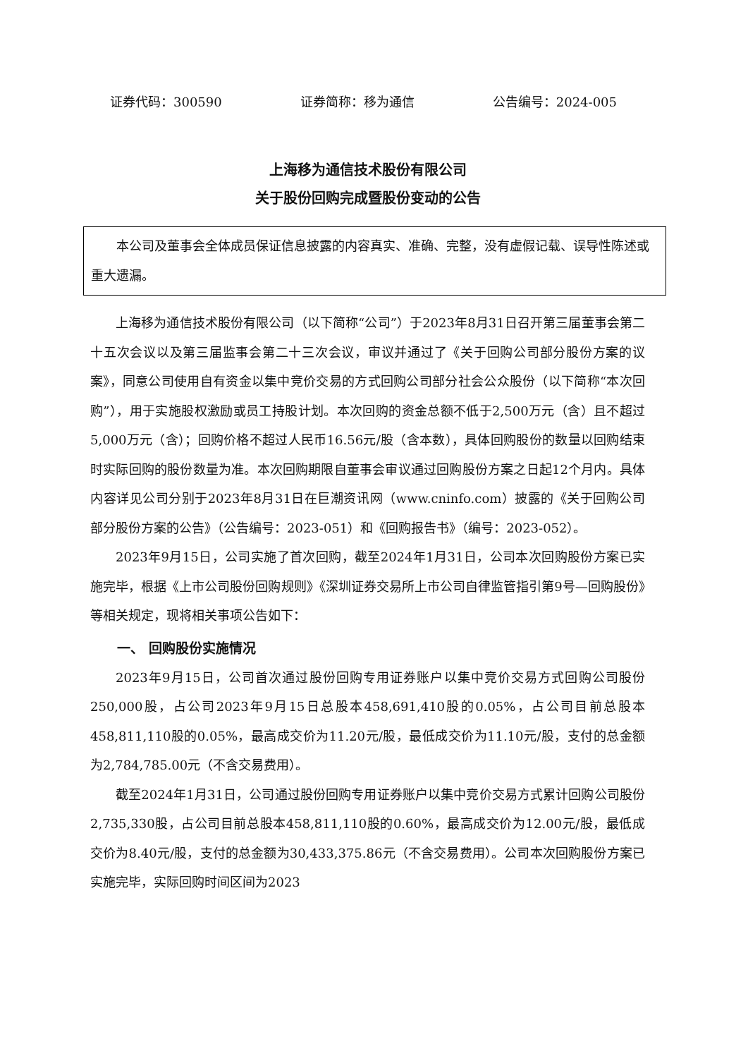证券代码：300590 证券简称：移为通信 公告编号：2024-005
上海移为通信技术股份有限公司
关于股份回购完成暨股份变动的公告
本公司及董事会全体成员保证信息披露的内容真实、准确、完整，没有虚假记载、误导性陈述或重大遗漏。
上海移为通信技术股份有限公司（以下简称“公司”）于2023年8月31日召开第三届董事会第二十五次会议以及第三届监事会第二十三次会议，审议并通过了《关于回购公司部分股份方案的议案》，同意公司使用自有资金以集中竞价交易的方式回购公司部分社会公众股份（以下简称“本次回购”），用于实施股权激励或员工持股计划。本次回购的资金总额不低于2,500万元（含）且不超过5,000万元（含）；回购价格不超过人民币16.56元/股（含本数），具体回购股份的数量以回购结束时实际回购的股份数量为准。本次回购期限自董事会审议通过回购股份方案之日起12个月内。具体内容详见公司分别于2023年8月31日在巨潮资讯网（www.cninfo.com）披露的《关于回购公司部分股份方案的公告》（公告编号：2023-051）和《回购报告书》（编号：2023-052）。
2023年9月15日，公司实施了首次回购，截至2024年1月31日，公司本次回购股份方案已实施完毕，根据《上市公司股份回购规则》《深圳证券交易所上市公司自律监管指引第9号—回购股份》等相关规定，现将相关事项公告如下：
一、 回购股份实施情况
2023年9月15日，公司首次通过股份回购专用证券账户以集中竞价交易方式回购公司股份250,000股，占公司2023年9月15日总股本458,691,410股的0.05%，占公司目前总股本458,811,110股的0.05%，最高成交价为11.20元/股，最低成交价为11.10元/股，支付的总金额为2,784,785.00元（不含交易费用）。
截至2024年1月31日，公司通过股份回购专用证券账户以集中竞价交易方式累计回购公司股份2,735,330股，占公司目前总股本458,811,110股的0.60%，最高成交价为12.00元/股，最低成交价为8.40元/股，支付的总金额为30,433,375.86元（不含交易费用）。公司本次回购股份方案已实施完毕，实际回购时间区间为2023